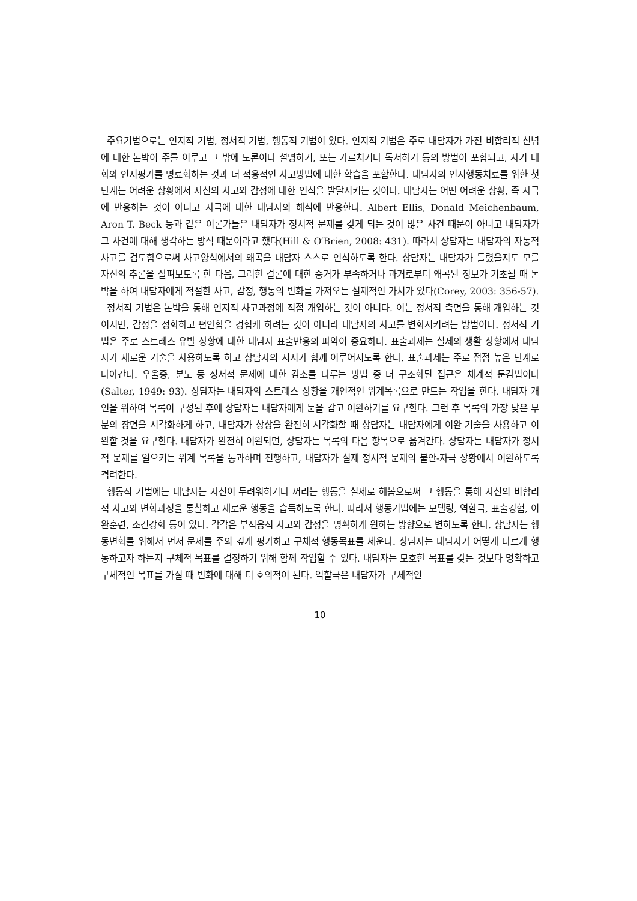주요기법으로는 인지적 기법, 정서적 기법, 행동적 기법이 있다. 인지적 기법은 주로 내담자가 가진 비합리적 신념에 대한 논박이 주를 이루고 그 밖에 토론이나 설명하기, 또는 가르치거나 독서하기 등의 방법이 포함되고, 자기 대화와 인지평가를 명료화하는 것과 더 적응적인 사고방법에 대한 학습을 포함한다. 내담자의 인지행동치료를 위한 첫 단계는 어려운 상황에서 자신의 사고와 감정에 대한 인식을 발달시키는 것이다. 내담자는 어떤 어려운 상황, 즉 자극에 반응하는 것이 아니고 자극에 대한 내담자의 해석에 반응한다. Albert Ellis, Donald Meichenbaum, Aron T. Beck 등과 같은 이론가들은 내담자가 정서적 문제를 갖게 되는 것이 많은 사건 때문이 아니고 내담자가 그 사건에 대해 생각하는 방식 때문이라고 했다(Hill & O′Brien, 2008: 431). 따라서 상담자는 내담자의 자동적 사고를 검토함으로써 사고양식에서의 왜곡을 내담자 스스로 인식하도록 한다. 상담자는 내담자가 틀렸을지도 모를 자신의 추론을 살펴보도록 한 다음, 그러한 결론에 대한 증거가 부족하거나 과거로부터 왜곡된 정보가 기초될 때 논박을 하여 내담자에게 적절한 사고, 감정, 행동의 변화를 가져오는 실제적인 가치가 있다(Corey, 2003: 356-57).
정서적 기법은 논박을 통해 인지적 사고과정에 직접 개입하는 것이 아니다. 이는 정서적 측면을 통해 개입하는 것이지만, 감정을 정화하고 편안함을 경험케 하려는 것이 아니라 내담자의 사고를 변화시키려는 방법이다. 정서적 기법은 주로 스트레스 유발 상황에 대한 내담자 표출반응의 파악이 중요하다. 표출과제는 실제의 생활 상황에서 내담자가 새로운 기술을 사용하도록 하고 상담자의 지지가 함께 이루어지도록 한다. 표출과제는 주로 점점 높은 단계로 나아간다. 우울증, 분노 등 정서적 문제에 대한 감소를 다루는 방법 중 더 구조화된 접근은 체계적 둔감법이다(Salter, 1949: 93). 상담자는 내담자의 스트레스 상황을 개인적인 위계목록으로 만드는 작업을 한다. 내담자 개인을 위하여 목록이 구성된 후에 상담자는 내담자에게 눈을 감고 이완하기를 요구한다. 그런 후 목록의 가장 낮은 부분의 장면을 시각화하게 하고, 내담자가 상상을 완전히 시각화할 때 상담자는 내담자에게 이완 기술을 사용하고 이완할 것을 요구한다. 내담자가 완전히 이완되면, 상담자는 목록의 다음 항목으로 옮겨간다. 상담자는 내담자가 정서적 문제를 일으키는 위계 목록을 통과하며 진행하고, 내담자가 실제 정서적 문제의 불안-자극 상황에서 이완하도록 격려한다.
행동적 기법에는 내담자는 자신이 두려워하거나 꺼리는 행동을 실제로 해봄으로써 그 행동을 통해 자신의 비합리적 사고와 변화과정을 통찰하고 새로운 행동을 습득하도록 한다. 따라서 행동기법에는 모델링, 역할극, 표출경험, 이완훈련, 조건강화 등이 있다. 각각은 부적응적 사고와 감정을 명확하게 원하는 방향으로 변하도록 한다. 상담자는 행동변화를 위해서 먼저 문제를 주의 깊게 평가하고 구체적 행동목표를 세운다. 상담자는 내담자가 어떻게 다르게 행동하고자 하는지 구체적 목표를 결정하기 위해 함께 작업할 수 있다. 내담자는 모호한 목표를 갖는 것보다 명확하고 구체적인 목표를 가질 때 변화에 대해 더 호의적이 된다. 역할극은 내담자가 구체적인
10